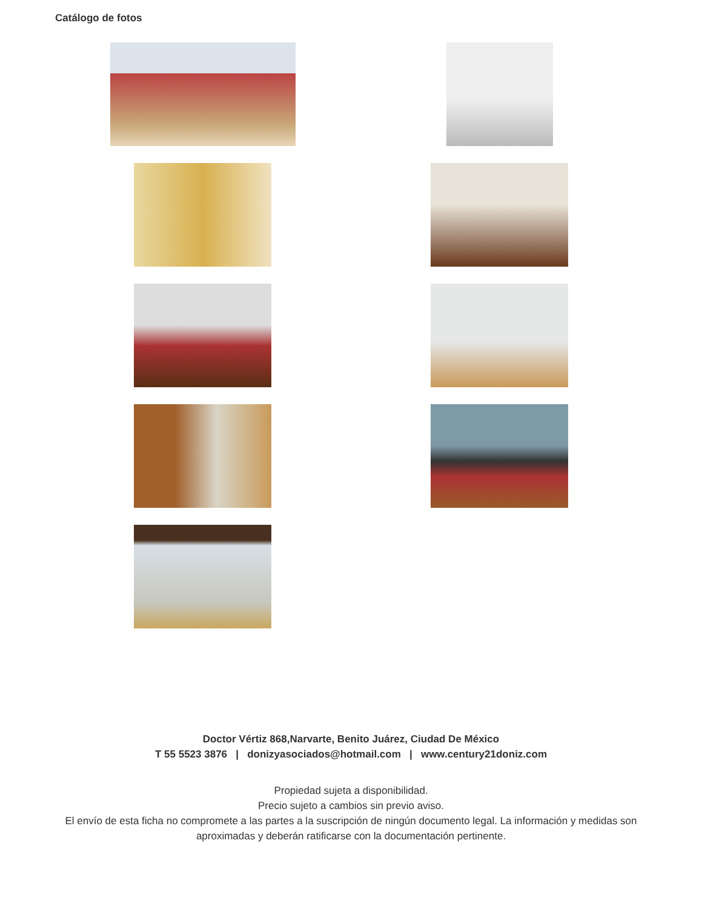Catálogo de fotos
Doctor Vértiz 868,Narvarte, Benito Juárez, Ciudad De México
T 55 5523 3876 | donizyasociados@hotmail.com | www.century21doniz.com
Propiedad sujeta a disponibilidad.
Precio sujeto a cambios sin previo aviso.
El envío de esta ficha no compromete a las partes a la suscripción de ningún documento legal. La información y medidas son aproximadas y deberán ratificarse con la documentación pertinente.